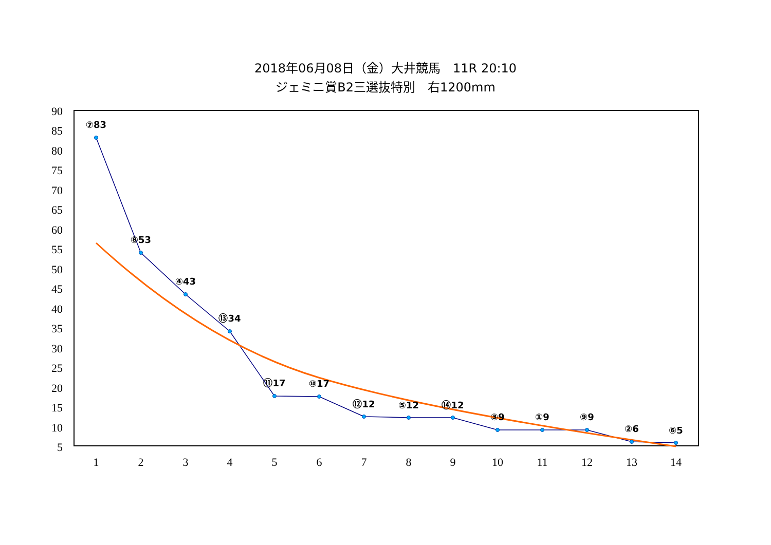2018年06月08日（金）大井競馬　11R 20:10
ジェミニ賞B2三選抜特別　右1200mm
90
85
80
75
70
65
60
55
50
45
40
35
30
25
20
15
10
5
1
2
3
4
5
6
7
8
9
10
11
12
13
14
⑦83
⑧53
④43
⑬34
⑪17
⑩17
⑫12
⑤12
⑭12
③9
①9
⑨9
②6
⑥5